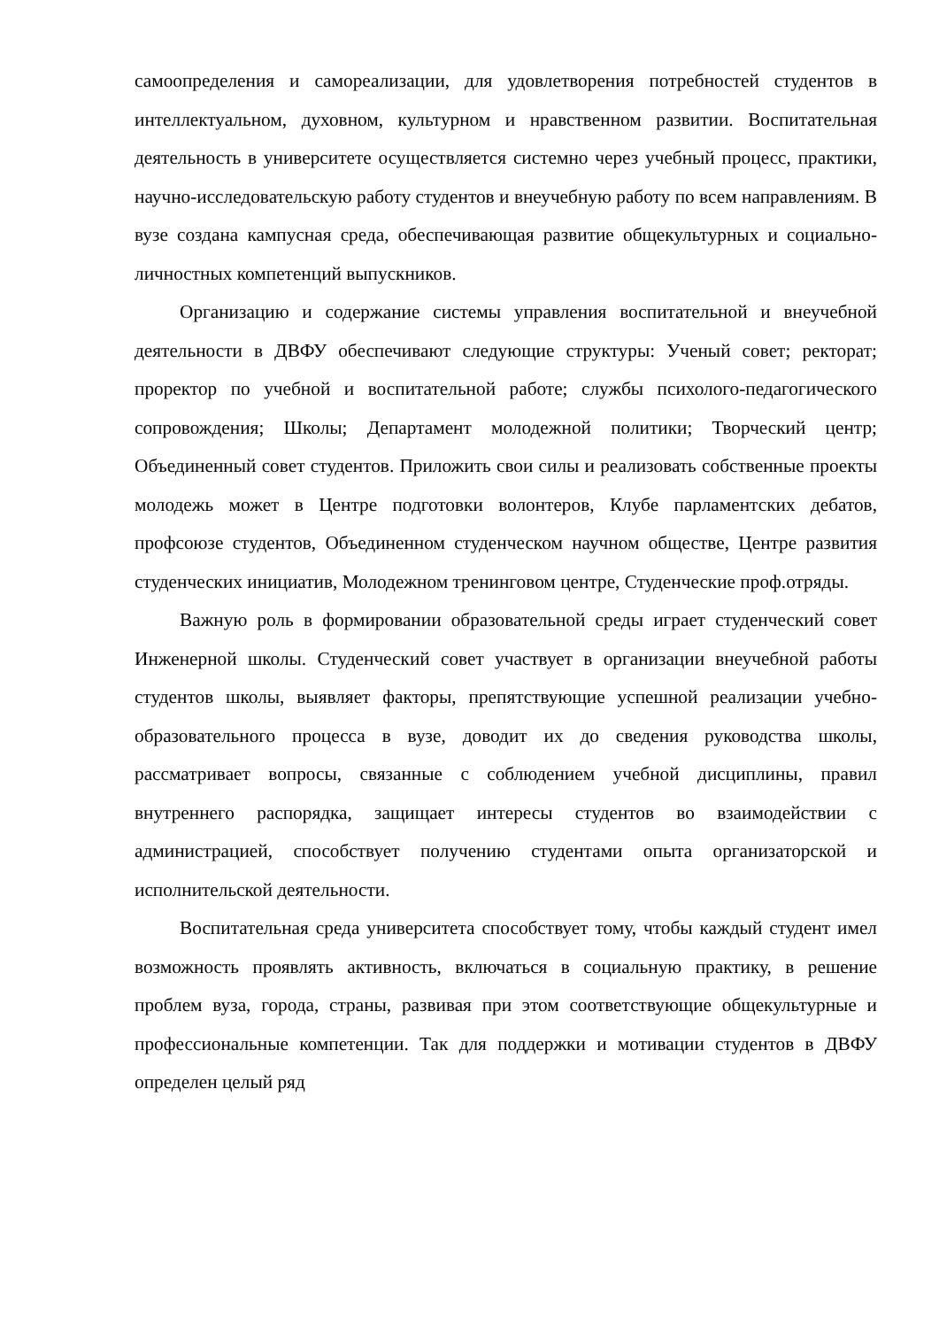самоопределения и самореализации, для удовлетворения потребностей студентов в интеллектуальном, духовном, культурном и нравственном развитии. Воспитательная деятельность в университете осуществляется системно через учебный процесс, практики, научно-исследовательскую работу студентов и внеучебную работу по всем направлениям. В вузе создана кампусная среда, обеспечивающая развитие общекультурных и социально-личностных компетенций выпускников.
Организацию и содержание системы управления воспитательной и внеучебной деятельности в ДВФУ обеспечивают следующие структуры: Ученый совет; ректорат; проректор по учебной и воспитательной работе; службы психолого-педагогического сопровождения; Школы; Департамент молодежной политики; Творческий центр; Объединенный совет студентов. Приложить свои силы и реализовать собственные проекты молодежь может в Центре подготовки волонтеров, Клубе парламентских дебатов, профсоюзе студентов, Объединенном студенческом научном обществе, Центре развития студенческих инициатив, Молодежном тренинговом центре, Студенческие проф.отряды.
Важную роль в формировании образовательной среды играет студенческий совет Инженерной школы. Студенческий совет участвует в организации внеучебной работы студентов школы, выявляет факторы, препятствующие успешной реализации учебно-образовательного процесса в вузе, доводит их до сведения руководства школы, рассматривает вопросы, связанные с соблюдением учебной дисциплины, правил внутреннего распорядка, защищает интересы студентов во взаимодействии с администрацией, способствует получению студентами опыта организаторской и исполнительской деятельности.
Воспитательная среда университета способствует тому, чтобы каждый студент имел возможность проявлять активность, включаться в социальную практику, в решение проблем вуза, города, страны, развивая при этом соответствующие общекультурные и профессиональные компетенции. Так для поддержки и мотивации студентов в ДВФУ определен целый ряд